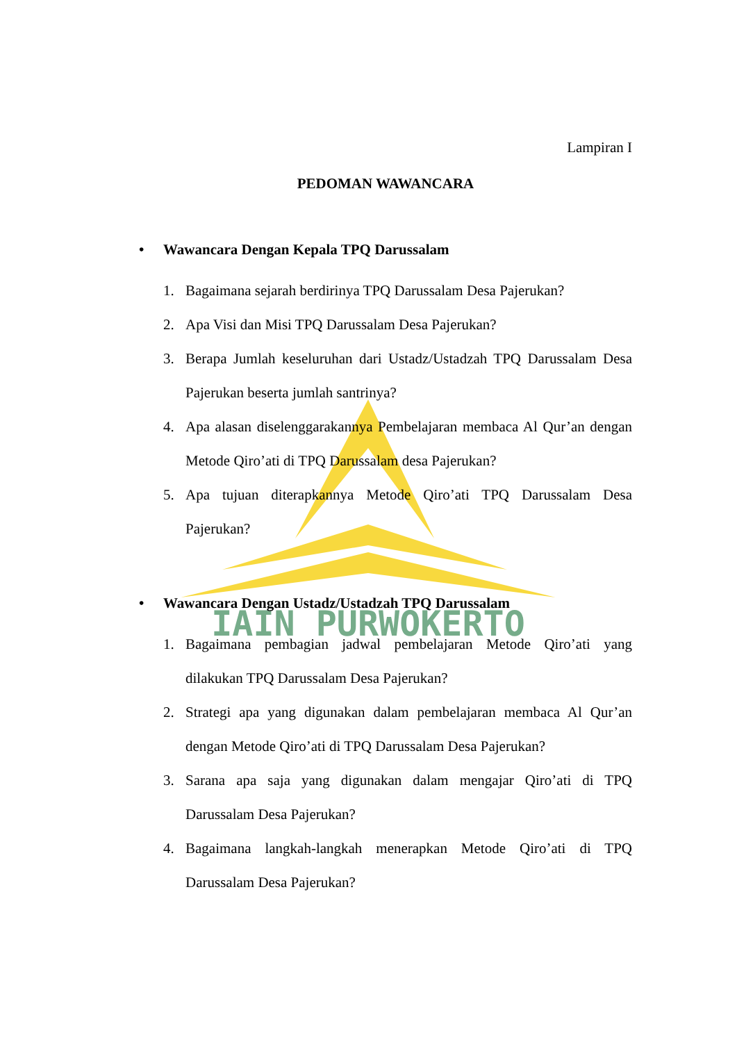IAIN PURWOKERTO
Lampiran I
PEDOMAN WAWANCARA
• Wawancara Dengan Kepala TPQ Darussalam
1. Bagaimana sejarah berdirinya TPQ Darussalam Desa Pajerukan?
2. Apa Visi dan Misi TPQ Darussalam Desa Pajerukan?
3. Berapa Jumlah keseluruhan dari Ustadz/Ustadzah TPQ Darussalam Desa Pajerukan beserta jumlah santrinya?
4. Apa alasan diselenggarakannya Pembelajaran membaca Al Qur’an dengan Metode Qiro’ati di TPQ Darussalam desa Pajerukan?
5. Apa tujuan diterapkannya Metode Qiro’ati TPQ Darussalam Desa Pajerukan?
• Wawancara Dengan Ustadz/Ustadzah TPQ Darussalam
1. Bagaimana pembagian jadwal pembelajaran Metode Qiro’ati yang dilakukan TPQ Darussalam Desa Pajerukan?
2. Strategi apa yang digunakan dalam pembelajaran membaca Al Qur’an dengan Metode Qiro’ati di TPQ Darussalam Desa Pajerukan?
3. Sarana apa saja yang digunakan dalam mengajar Qiro’ati di TPQ Darussalam Desa Pajerukan?
4. Bagaimana langkah-langkah menerapkan Metode Qiro’ati di TPQ Darussalam Desa Pajerukan?